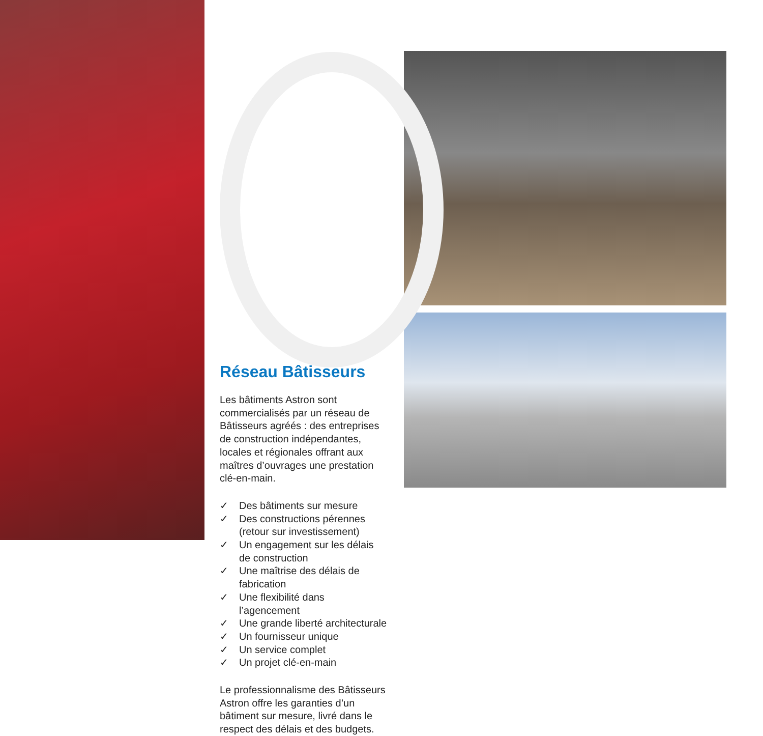Réseau Bâtisseurs
Les bâtiments Astron sont commercialisés par un réseau de Bâtisseurs agréés : des entreprises de construction indépendantes, locales et régionales offrant aux maîtres d’ouvrages une prestation clé-en-main.
✓ Des bâtiments sur mesure
✓ Des constructions pérennes (retour sur investissement)
✓ Un engagement sur les délais de construction
✓ Une maîtrise des délais de fabrication
✓ Une flexibilité dans l’agencement
✓ Une grande liberté architecturale
✓ Un fournisseur unique
✓ Un service complet
✓ Un projet clé-en-main
Le professionnalisme des Bâtisseurs Astron offre les garanties d’un bâtiment sur mesure, livré dans le respect des délais et des budgets.